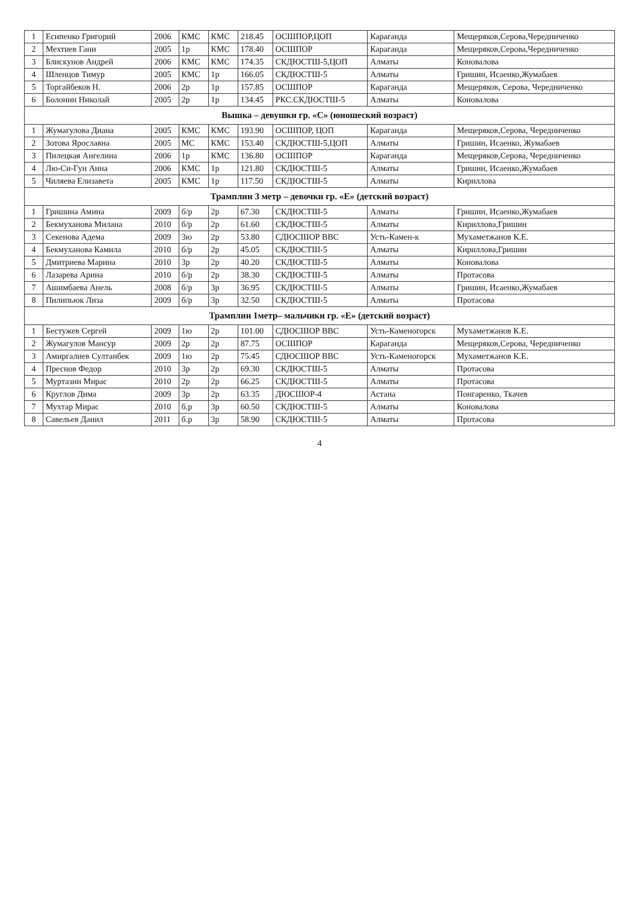| 1 | Есипенко Григорий | 2006 | КМС | КМС | 218.45 | ОСШПОР,ЦОП | Караганда | Мещеряков,Серова,Чередниченко |
| 2 | Мехтиев Гани | 2005 | 1р | КМС | 178.40 | ОСШПОР | Караганда | Мещеряков,Серова,Чередниченко |
| 3 | Блискунов Андрей | 2006 | КМС | КМС | 174.35 | СКДЮСТШ-5,ЦОП | Алматы | Коновалова |
| 4 | Шленцов Тимур | 2005 | КМС | 1р | 166.05 | СКДЮСТШ-5 | Алматы | Гришин, Исаенко,Жумабаев |
| 5 | Торгайбеков Н. | 2006 | 2р | 1р | 157.85 | ОСШПОР | Караганда | Мещеряков, Серова, Чередниченко |
| 6 | Болонин Николай | 2005 | 2р | 1р | 134.45 | РКС.СКДЮСТШ-5 | Алматы | Коновалова |
| Вышка – девушки гр. «С» (юношеский возраст) | | | | | | | | |
| 1 | Жумагулова Диана | 2005 | КМС | КМС | 193.90 | ОСШПОР, ЦОП | Караганда | Мещеряков,Серова, Чередниченко |
| 2 | Зотова Ярославна | 2005 | МС | КМС | 153.40 | СКДЮСТШ-5,ЦОП | Алматы | Гришин, Исаенко, Жумабаев |
| 3 | Пилецкая Ангелина | 2006 | 1р | КМС | 136.80 | ОСШПОР | Караганда | Мещеряков,Серова, Чередниченко |
| 4 | Лю-Си-Гун Анна | 2006 | КМС | 1р | 121.80 | СКДЮСТШ-5 | Алматы | Гришин, Исаенко,Жумабаев |
| 5 | Чиляева Елизавета | 2005 | КМС | 1р | 117.50 | СКДЮСТШ-5 | Алматы | Кириллова |
| Трамплин 3 метр – девочки гр. «Е» (детский возраст) | | | | | | | | |
| 1 | Гришина Амина | 2009 | б/р | 2р | 67.30 | СКДЮСТШ-5 | Алматы | Гришин, Исаенко,Жумабаев |
| 2 | Бекмуханова Милана | 2010 | б/р | 2р | 61.60 | СКДЮСТШ-5 | Алматы | Кириллова,Гришин |
| 3 | Секенова Адема | 2009 | 3ю | 2р | 53.80 | СДЮСШОР ВВС | Усть-Камен-к | Мухаметжанов К.Е. |
| 4 | Бекмуханова Камила | 2010 | б/р | 2р | 45.05 | СКДЮСТШ-5 | Алматы | Кириллова,Гришин |
| 5 | Дмитриева Марина | 2010 | 3р | 2р | 40.20 | СКДЮСТШ-5 | Алматы | Коновалова |
| 6 | Лазарева Арина | 2010 | б/р | 2р | 38.30 | СКДЮСТШ-5 | Алматы | Протасова |
| 7 | Ашимбаева Анель | 2008 | б/р | 3р | 36.95 | СКДЮСТШ-5 | Алматы | Гришин, Исаенко,Жумабаев |
| 8 | Пилипьюк Лиза | 2009 | б/р | 3р | 32.50 | СКДЮСТШ-5 | Алматы | Протасова |
| Трамплин 1метр– мальчики гр. «Е» (детский возраст) | | | | | | | | |
| 1 | Бестужев Сергей | 2009 | 1ю | 2р | 101.00 | СДЮСШОР ВВС | Усть-Каменогорск | Мухаметжанов К.Е. |
| 2 | Жумагулов Мансур | 2009 | 2р | 2р | 87.75 | ОСШПОР | Караганда | Мещеряков,Серова, Чередниченко |
| 3 | Амиргалиев Султанбек | 2009 | 1ю | 2р | 75.45 | СДЮСШОР ВВС | Усть-Каменогорск | Мухаметжанов К.Е. |
| 4 | Преснов Федор | 2010 | 3р | 2р | 69.30 | СКДЮСТШ-5 | Алматы | Протасова |
| 5 | Муртазин Мирас | 2010 | 2р | 2р | 66.25 | СКДЮСТШ-5 | Алматы | Протасова |
| 6 | Круглов Дима | 2009 | 3р | 2р | 63.35 | ДЮСШОР-4 | Астана | Понгаренко, Ткачев |
| 7 | Мухтар Мирас | 2010 | б.р | 3р | 60.50 | СКДЮСТШ-5 | Алматы | Коновалова |
| 8 | Савельев Данил | 2011 | б.р | 3р | 58.90 | СКДЮСТШ-5 | Алматы | Протасова |
4